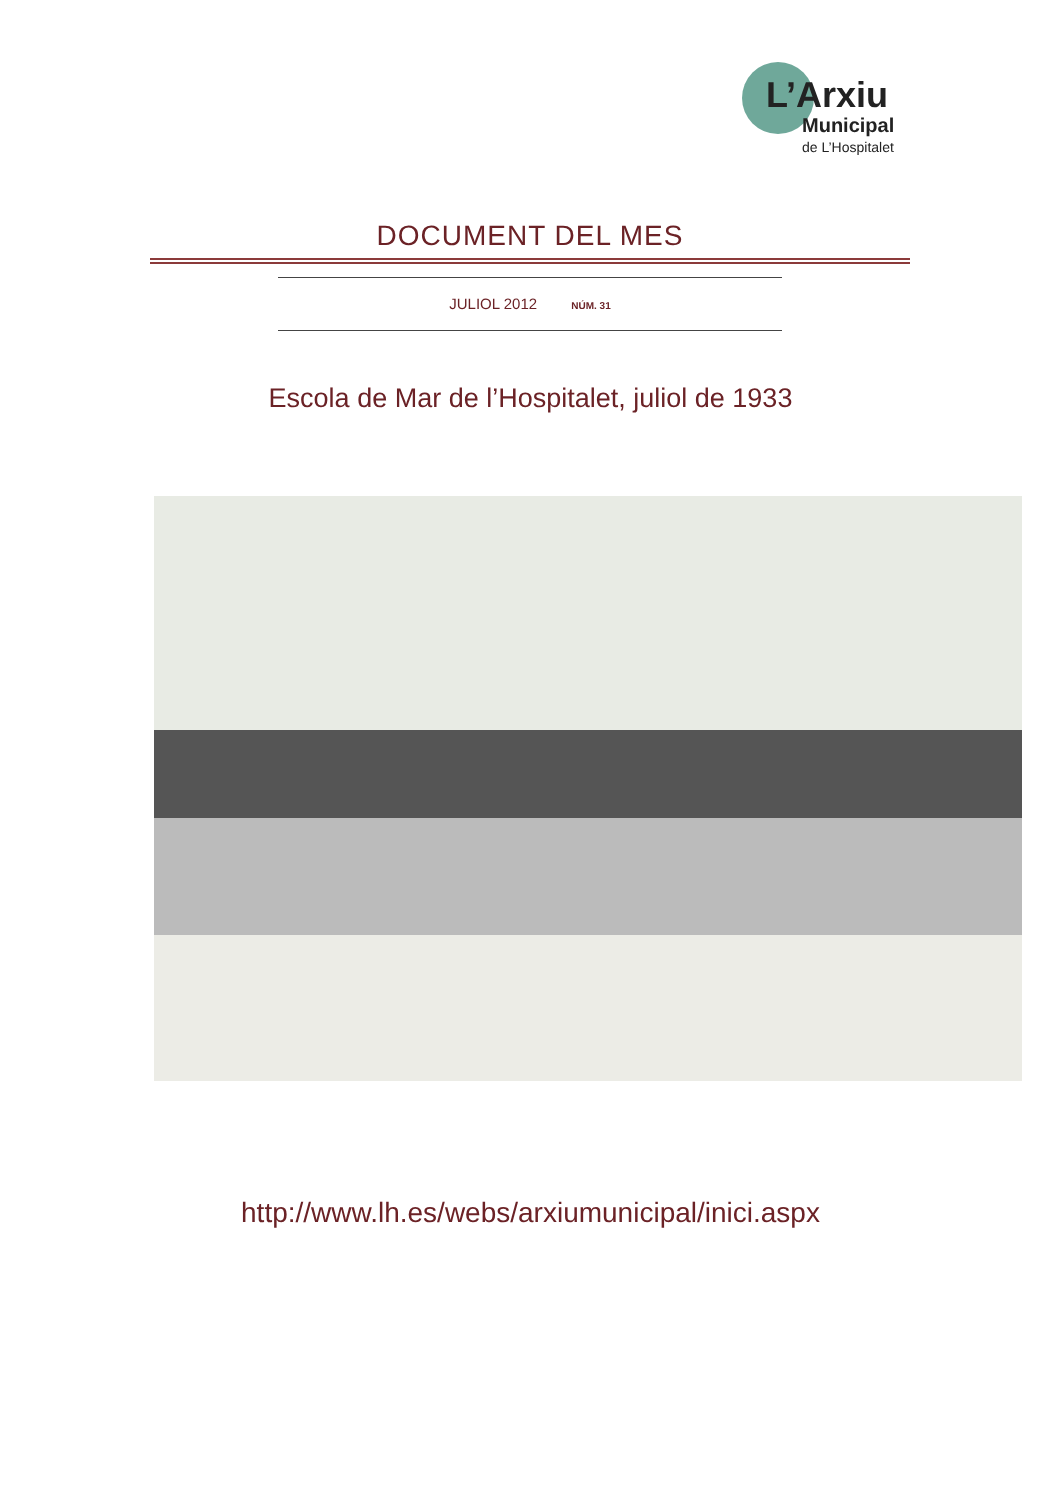L’Arxiu
Municipal
de L’Hospitalet
DOCUMENT DEL MES
JULIOL 2012 NÚM. 31
Escola de Mar de l’Hospitalet, juliol de 1933
http://www.lh.es/webs/arxiumunicipal/inici.aspx